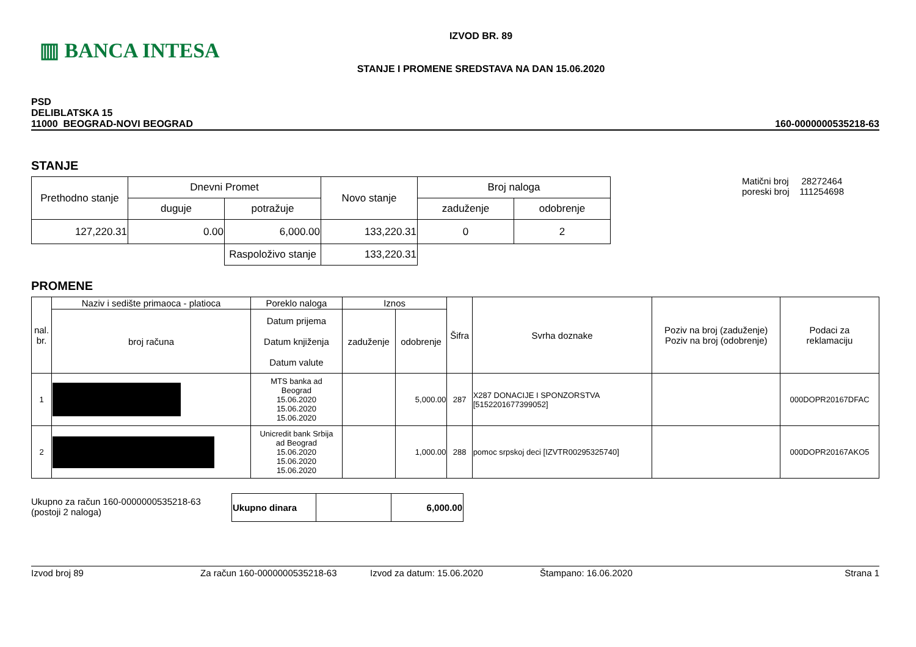▥ BANCA INTESA
IZVOD BR. 89
STANJE I PROMENE SREDSTAVA NA DAN 15.06.2020
PSD
DELIBLATSKA 15
11000 BEOGRAD-NOVI BEOGRAD
160-0000000535218-63
STANJE
| Prethodno stanje | Dnevni Promet | | Novo stanje | Broj naloga | |
| | duguje | potražuje | | zaduženje | odobrenje |
| 127,220.31 | 0.00 | 6,000.00 | 133,220.31 | 0 | 2 |
| | | Raspoloživo stanje | 133,220.31 | | |
Matični broj 28272464
poreski broj 111254698
PROMENE
| nal. br. | Naziv i sedište primaoca - platioca | Poreklo naloga | Iznos | | Šifra | Svrha doznake | Poziv na broj (zaduženje) Poziv na broj (odobrenje) | Podaci za reklamaciju |
| | broj računa | Datum prijema Datum knjiženja Datum valute | zaduženje | odobrenje | | | | |
| 1 | | MTS banka ad Beograd 15.06.2020 15.06.2020 15.06.2020 | | 5,000.00 | 287 | X287 DONACIJE I SPONZORSTVA [5152201677399052] | | 000DOPR20167DFAC |
| 2 | | Unicredit bank Srbija ad Beograd 15.06.2020 15.06.2020 15.06.2020 | | 1,000.00 | 288 | pomoc srpskoj deci [IZVTR00295325740] | | 000DOPR20167AKO5 |
Ukupno za račun 160-0000000535218-63
(postoji 2 naloga)
| Ukupno dinara | | 6,000.00 |
Izvod broj 89 Za račun 160-0000000535218-63 Izvod za datum: 15.06.2020 Štampano: 16.06.2020 Strana 1